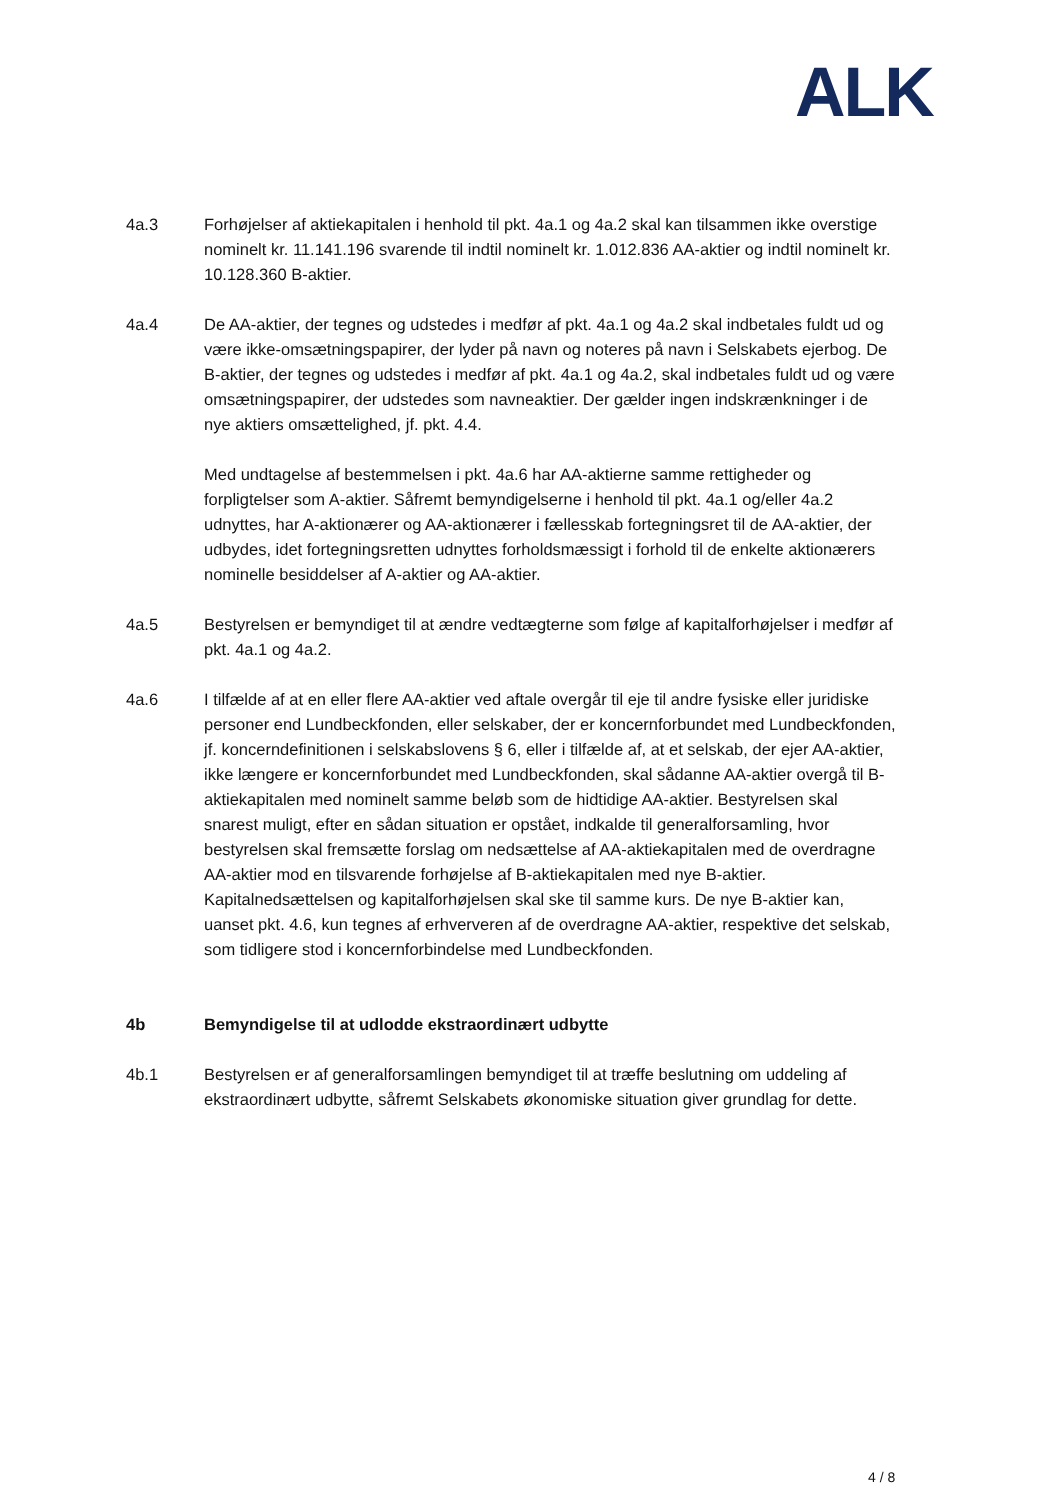ALK
4a.3 Forhøjelser af aktiekapitalen i henhold til pkt. 4a.1 og 4a.2 skal kan tilsammen ikke overstige nominelt kr. 11.141.196 svarende til indtil nominelt kr. 1.012.836 AA-aktier og indtil nominelt kr. 10.128.360 B-aktier.
4a.4 De AA-aktier, der tegnes og udstedes i medfør af pkt. 4a.1 og 4a.2 skal indbetales fuldt ud og være ikke-omsætningspapirer, der lyder på navn og noteres på navn i Selskabets ejerbog. De B-aktier, der tegnes og udstedes i medfør af pkt. 4a.1 og 4a.2, skal indbetales fuldt ud og være omsætningspapirer, der udstedes som navneaktier. Der gælder ingen indskrænkninger i de nye aktiers omsættelighed, jf. pkt. 4.4.
Med undtagelse af bestemmelsen i pkt. 4a.6 har AA-aktierne samme rettigheder og forpligtelser som A-aktier. Såfremt bemyndigelserne i henhold til pkt. 4a.1 og/eller 4a.2 udnyttes, har A-aktionærer og AA-aktionærer i fællesskab fortegningsret til de AA-aktier, der udbydes, idet fortegningsretten udnyttes forholdsmæssigt i forhold til de enkelte aktionærers nominelle besiddelser af A-aktier og AA-aktier.
4a.5 Bestyrelsen er bemyndiget til at ændre vedtægterne som følge af kapitalforhøjelser i medfør af pkt. 4a.1 og 4a.2.
4a.6 I tilfælde af at en eller flere AA-aktier ved aftale overgår til eje til andre fysiske eller juridiske personer end Lundbeckfonden, eller selskaber, der er koncernforbundet med Lundbeckfonden, jf. koncerndefinitionen i selskabslovens § 6, eller i tilfælde af, at et selskab, der ejer AA-aktier, ikke længere er koncernforbundet med Lundbeckfonden, skal sådanne AA-aktier overgå til B-aktiekapitalen med nominelt samme beløb som de hidtidige AA-aktier. Bestyrelsen skal snarest muligt, efter en sådan situation er opstået, indkalde til generalforsamling, hvor bestyrelsen skal fremsætte forslag om nedsættelse af AA-aktiekapitalen med de overdragne AA-aktier mod en tilsvarende forhøjelse af B-aktiekapitalen med nye B-aktier. Kapitalnedsættelsen og kapitalforhøjelsen skal ske til samme kurs. De nye B-aktier kan, uanset pkt. 4.6, kun tegnes af erhververen af de overdragne AA-aktier, respektive det selskab, som tidligere stod i koncernforbindelse med Lundbeckfonden.
4b Bemyndigelse til at udlodde ekstraordinært udbytte
4b.1 Bestyrelsen er af generalforsamlingen bemyndiget til at træffe beslutning om uddeling af ekstraordinært udbytte, såfremt Selskabets økonomiske situation giver grundlag for dette.
4 / 8